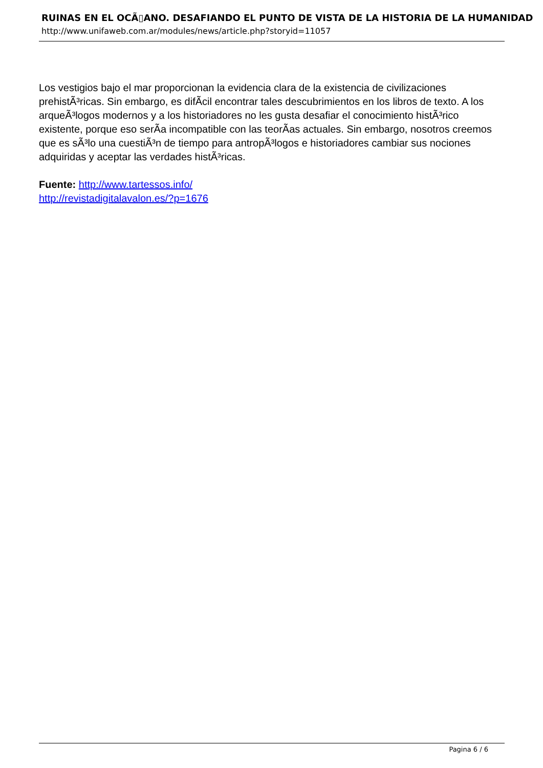RUINAS EN EL OCÃ▯ANO. DESAFIANDO EL PUNTO DE VISTA DE LA HISTORIA DE LA HUMANIDAD
http://www.unifaweb.com.ar/modules/news/article.php?storyid=11057
Los vestigios bajo el mar proporcionan la evidencia clara de la existencia de civilizaciones prehistÃ³ricas. Sin embargo, es difÃ­cil encontrar tales descubrimientos en los libros de texto. A los arqueÃ³logos modernos y a los historiadores no les gusta desafiar el conocimiento histÃ³rico existente, porque eso serÃ­a incompatible con las teorÃ­as actuales. Sin embargo, nosotros creemos que es sÃ³lo una cuestiÃ³n de tiempo para antropÃ³logos e historiadores cambiar sus nociones adquiridas y aceptar las verdades histÃ³ricas.
Fuente: http://www.tartessos.info/
http://revistadigitalavalon.es/?p=1676
Pagina 6 / 6